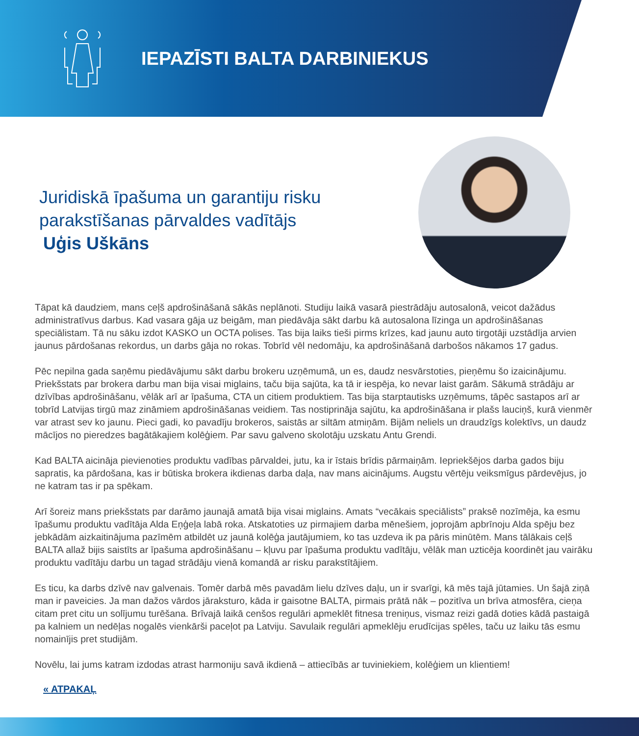IEPAZĪSTI BALTA DARBINIEKUS
Juridiskā īpašuma un garantiju risku
parakstīšanas pārvaldes vadītājs
Uģis Uškāns
Tāpat kā daudziem, mans ceļš apdrošināšanā sākās neplānoti. Studiju laikā vasarā piestrādāju autosalonā, veicot dažādus administratīvus darbus. Kad vasara gāja uz beigām, man piedāvāja sākt darbu kā autosalona līzinga un apdrošināšanas speciālistam. Tā nu sāku izdot KASKO un OCTA polises. Tas bija laiks tieši pirms krīzes, kad jaunu auto tirgotāji uzstādīja arvien jaunus pārdošanas rekordus, un darbs gāja no rokas. Tobrīd vēl nedomāju, ka apdrošināšanā darbošos nākamos 17 gadus.
Pēc nepilna gada saņēmu piedāvājumu sākt darbu brokeru uzņēmumā, un es, daudz nesvārstoties, pieņēmu šo izaicinājumu. Priekšstats par brokera darbu man bija visai miglains, taču bija sajūta, ka tā ir iespēja, ko nevar laist garām. Sākumā strādāju ar dzīvības apdrošināšanu, vēlāk arī ar īpašuma, CTA un citiem produktiem. Tas bija starptautisks uzņēmums, tāpēc sastapos arī ar tobrīd Latvijas tirgū maz zināmiem apdrošināšanas veidiem. Tas nostiprināja sajūtu, ka apdrošināšana ir plašs lauciņš, kurā vienmēr var atrast sev ko jaunu. Pieci gadi, ko pavadīju brokeros, saistās ar siltām atmiņām. Bijām neliels un draudzīgs kolektīvs, un daudz mācījos no pieredzes bagātākajiem kolēģiem. Par savu galveno skolotāju uzskatu Antu Grendi.
Kad BALTA aicināja pievienoties produktu vadības pārvaldei, jutu, ka ir īstais brīdis pārmaiņām. Iepriekšējos darba gados biju sapratis, ka pārdošana, kas ir būtiska brokera ikdienas darba daļa, nav mans aicinājums. Augstu vērtēju veiksmīgus pārdevējus, jo ne katram tas ir pa spēkam.
Arī šoreiz mans priekšstats par darāmo jaunajā amatā bija visai miglains. Amats “vecākais speciālists” praksē nozīmēja, ka esmu īpašumu produktu vadītāja Alda Eņģeļa labā roka. Atskatoties uz pirmajiem darba mēnešiem, joprojām apbrīnoju Alda spēju bez jebkādām aizkaitinājuma pazīmēm atbildēt uz jaunā kolēģa jautājumiem, ko tas uzdeva ik pa pāris minūtēm. Mans tālākais ceļš BALTA allaž bijis saistīts ar īpašuma apdrošināšanu – kļuvu par īpašuma produktu vadītāju, vēlāk man uzticēja koordinēt jau vairāku produktu vadītāju darbu un tagad strādāju vienā komandā ar risku parakstītājiem.
Es ticu, ka darbs dzīvē nav galvenais. Tomēr darbā mēs pavadām lielu dzīves daļu, un ir svarīgi, kā mēs tajā jūtamies. Un šajā ziņā man ir paveicies. Ja man dažos vārdos jāraksturo, kāda ir gaisotne BALTA, pirmais prātā nāk – pozitīva un brīva atmosfēra, cieņa citam pret citu un solījumu turēšana. Brīvajā laikā cenšos regulāri apmeklēt fitnesa treniņus, vismaz reizi gadā doties kādā pastaigā pa kalniem un nedēļas nogalēs vienkārši paceļot pa Latviju. Savulaik regulāri apmeklēju erudīcijas spēles, taču uz laiku tās esmu nomainījis pret studijām.
Novēlu, lai jums katram izdodas atrast harmoniju savā ikdienā – attiecībās ar tuviniekiem, kolēģiem un klientiem!
« ATPAKAĻ